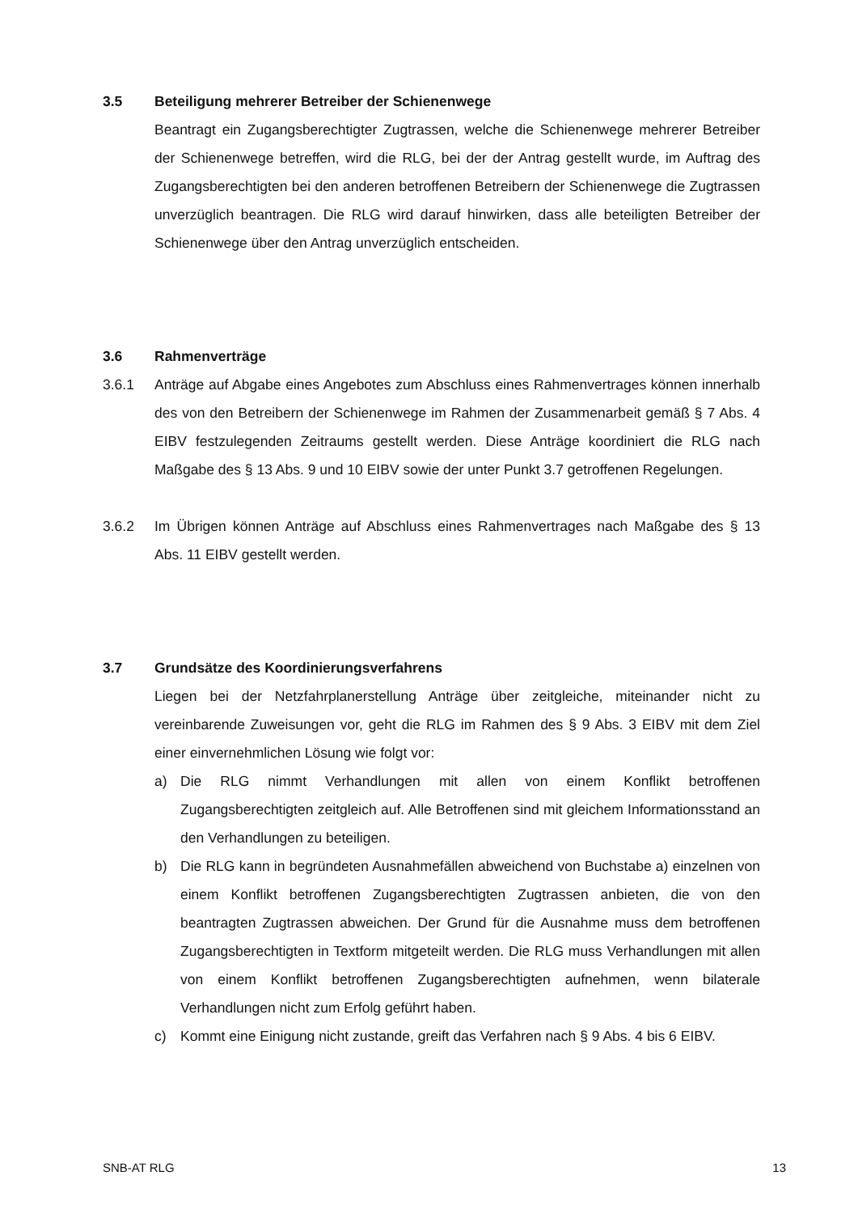3.5 Beteiligung mehrerer Betreiber der Schienenwege
Beantragt ein Zugangsberechtigter Zugtrassen, welche die Schienenwege mehrerer Betreiber der Schienenwege betreffen, wird die RLG, bei der der Antrag gestellt wurde, im Auftrag des Zugangsberechtigten bei den anderen betroffenen Betreibern der Schienenwege die Zugtrassen unverzüglich beantragen. Die RLG wird darauf hinwirken, dass alle beteiligten Betreiber der Schienenwege über den Antrag unverzüglich entscheiden.
3.6 Rahmenverträge
3.6.1 Anträge auf Abgabe eines Angebotes zum Abschluss eines Rahmenvertrages können innerhalb des von den Betreibern der Schienenwege im Rahmen der Zusammenarbeit gemäß § 7 Abs. 4 EIBV festzulegenden Zeitraums gestellt werden. Diese Anträge koordiniert die RLG nach Maßgabe des § 13 Abs. 9 und 10 EIBV sowie der unter Punkt 3.7 getroffenen Regelungen.
3.6.2 Im Übrigen können Anträge auf Abschluss eines Rahmenvertrages nach Maßgabe des § 13 Abs. 11 EIBV gestellt werden.
3.7 Grundsätze des Koordinierungsverfahrens
Liegen bei der Netzfahrplanerstellung Anträge über zeitgleiche, miteinander nicht zu vereinbarende Zuweisungen vor, geht die RLG im Rahmen des § 9 Abs. 3 EIBV mit dem Ziel einer einvernehmlichen Lösung wie folgt vor:
a) Die RLG nimmt Verhandlungen mit allen von einem Konflikt betroffenen Zugangsberechtigten zeitgleich auf. Alle Betroffenen sind mit gleichem Informationsstand an den Verhandlungen zu beteiligen.
b) Die RLG kann in begründeten Ausnahmefällen abweichend von Buchstabe a) einzelnen von einem Konflikt betroffenen Zugangsberechtigten Zugtrassen anbieten, die von den beantragten Zugtrassen abweichen. Der Grund für die Ausnahme muss dem betroffenen Zugangsberechtigten in Textform mitgeteilt werden. Die RLG muss Verhandlungen mit allen von einem Konflikt betroffenen Zugangsberechtigten aufnehmen, wenn bilaterale Verhandlungen nicht zum Erfolg geführt haben.
c) Kommt eine Einigung nicht zustande, greift das Verfahren nach § 9 Abs. 4 bis 6 EIBV.
SNB-AT RLG 13